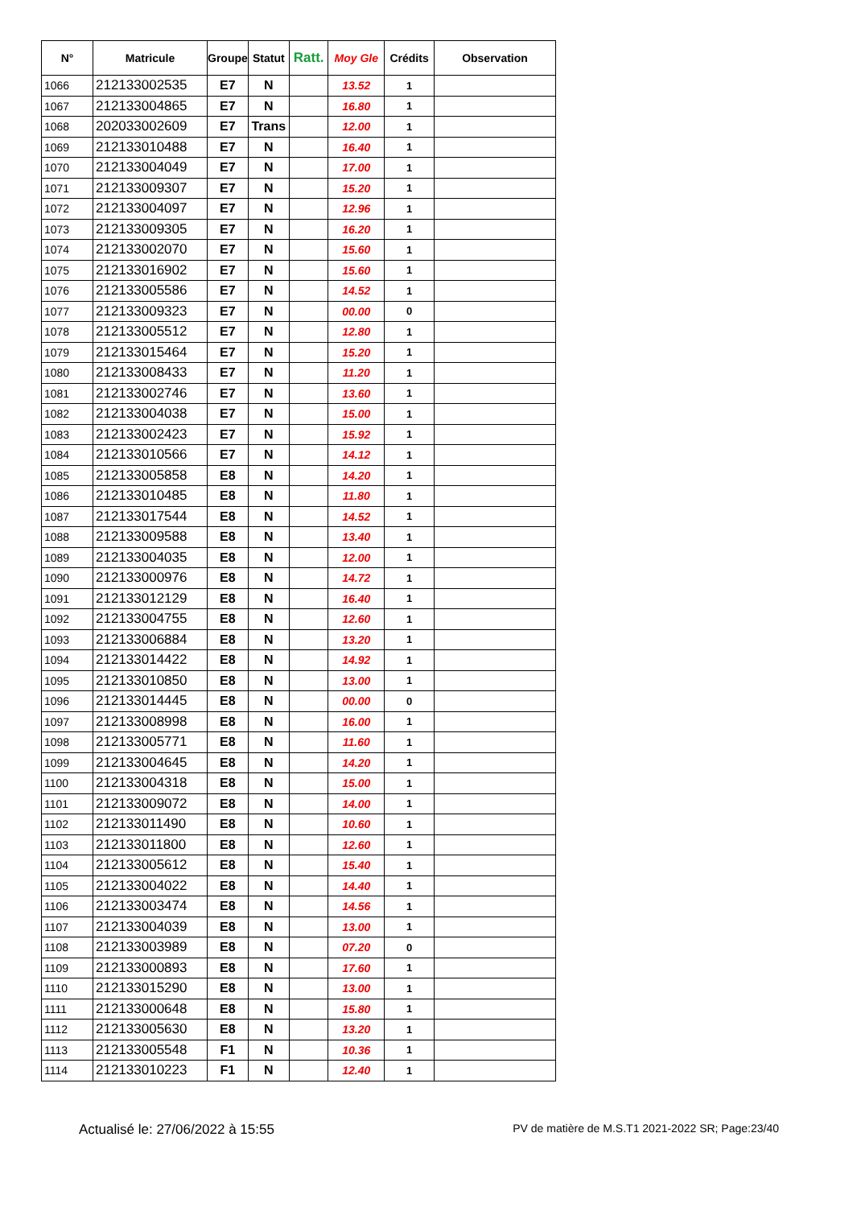| N° | Matricule | Groupe | Statut | Ratt. | Moy Gle | Crédits | Observation |
| --- | --- | --- | --- | --- | --- | --- | --- |
| 1066 | 212133002535 | E7 | N | | 13.52 | 1 | |
| 1067 | 212133004865 | E7 | N | | 16.80 | 1 | |
| 1068 | 202033002609 | E7 | Trans | | 12.00 | 1 | |
| 1069 | 212133010488 | E7 | N | | 16.40 | 1 | |
| 1070 | 212133004049 | E7 | N | | 17.00 | 1 | |
| 1071 | 212133009307 | E7 | N | | 15.20 | 1 | |
| 1072 | 212133004097 | E7 | N | | 12.96 | 1 | |
| 1073 | 212133009305 | E7 | N | | 16.20 | 1 | |
| 1074 | 212133002070 | E7 | N | | 15.60 | 1 | |
| 1075 | 212133016902 | E7 | N | | 15.60 | 1 | |
| 1076 | 212133005586 | E7 | N | | 14.52 | 1 | |
| 1077 | 212133009323 | E7 | N | | 00.00 | 0 | |
| 1078 | 212133005512 | E7 | N | | 12.80 | 1 | |
| 1079 | 212133015464 | E7 | N | | 15.20 | 1 | |
| 1080 | 212133008433 | E7 | N | | 11.20 | 1 | |
| 1081 | 212133002746 | E7 | N | | 13.60 | 1 | |
| 1082 | 212133004038 | E7 | N | | 15.00 | 1 | |
| 1083 | 212133002423 | E7 | N | | 15.92 | 1 | |
| 1084 | 212133010566 | E7 | N | | 14.12 | 1 | |
| 1085 | 212133005858 | E8 | N | | 14.20 | 1 | |
| 1086 | 212133010485 | E8 | N | | 11.80 | 1 | |
| 1087 | 212133017544 | E8 | N | | 14.52 | 1 | |
| 1088 | 212133009588 | E8 | N | | 13.40 | 1 | |
| 1089 | 212133004035 | E8 | N | | 12.00 | 1 | |
| 1090 | 212133000976 | E8 | N | | 14.72 | 1 | |
| 1091 | 212133012129 | E8 | N | | 16.40 | 1 | |
| 1092 | 212133004755 | E8 | N | | 12.60 | 1 | |
| 1093 | 212133006884 | E8 | N | | 13.20 | 1 | |
| 1094 | 212133014422 | E8 | N | | 14.92 | 1 | |
| 1095 | 212133010850 | E8 | N | | 13.00 | 1 | |
| 1096 | 212133014445 | E8 | N | | 00.00 | 0 | |
| 1097 | 212133008998 | E8 | N | | 16.00 | 1 | |
| 1098 | 212133005771 | E8 | N | | 11.60 | 1 | |
| 1099 | 212133004645 | E8 | N | | 14.20 | 1 | |
| 1100 | 212133004318 | E8 | N | | 15.00 | 1 | |
| 1101 | 212133009072 | E8 | N | | 14.00 | 1 | |
| 1102 | 212133011490 | E8 | N | | 10.60 | 1 | |
| 1103 | 212133011800 | E8 | N | | 12.60 | 1 | |
| 1104 | 212133005612 | E8 | N | | 15.40 | 1 | |
| 1105 | 212133004022 | E8 | N | | 14.40 | 1 | |
| 1106 | 212133003474 | E8 | N | | 14.56 | 1 | |
| 1107 | 212133004039 | E8 | N | | 13.00 | 1 | |
| 1108 | 212133003989 | E8 | N | | 07.20 | 0 | |
| 1109 | 212133000893 | E8 | N | | 17.60 | 1 | |
| 1110 | 212133015290 | E8 | N | | 13.00 | 1 | |
| 1111 | 212133000648 | E8 | N | | 15.80 | 1 | |
| 1112 | 212133005630 | E8 | N | | 13.20 | 1 | |
| 1113 | 212133005548 | F1 | N | | 10.36 | 1 | |
| 1114 | 212133010223 | F1 | N | | 12.40 | 1 | |
Actualisé le: 27/06/2022 à 15:55 PV de matière de M.S.T1 2021-2022 SR; Page:23/40